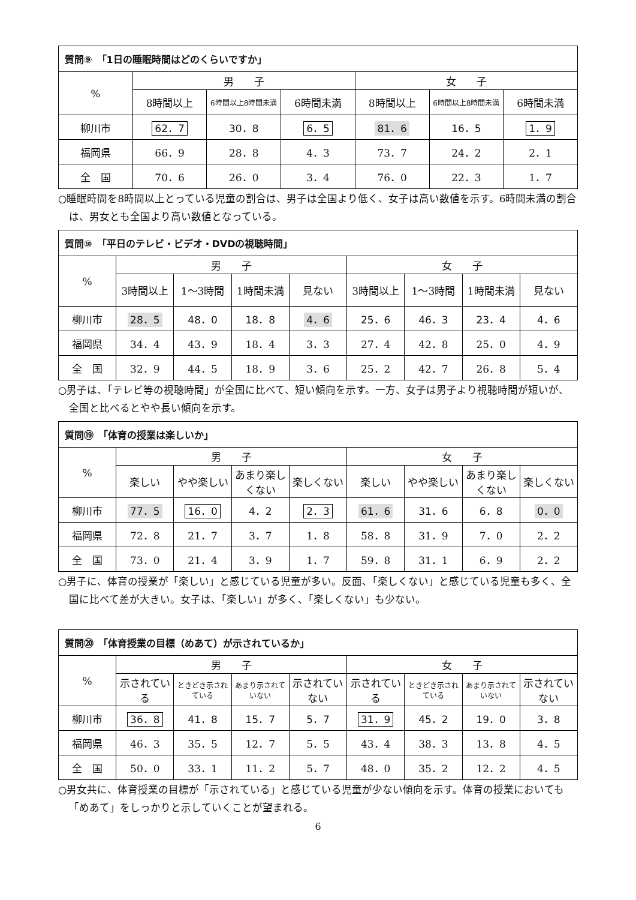| 質問⑨ 「1日の睡眠時間はどのくらいですか」 | | | | | | |
| % | 男 子 | | | 女 子 | | |
| | 8時間以上 | 6時間以上8時間未満 | 6時間未満 | 8時間以上 | 6時間以上8時間未満 | 6時間未満 |
| 柳川市 | 62．7 | 30．8 | 6．5 | 81．6 | 16．5 | 1．9 |
| 福岡県 | 66．9 | 28．8 | 4．3 | 73．7 | 24．2 | 2．1 |
| 全 国 | 70．6 | 26．0 | 3．4 | 76．0 | 22．3 | 1．7 |
○睡眠時間を8時間以上とっている児童の割合は、男子は全国より低く、女子は高い数値を示す。6時間未満の割合は、男女とも全国より高い数値となっている。
| 質問⑩ 「平日のテレビ・ビデオ・DVDの視聴時間」 | | | | | | | | |
| % | 男 子 | | | | 女 子 | | | |
| | 3時間以上 | 1～3時間 | 1時間未満 | 見ない | 3時間以上 | 1～3時間 | 1時間未満 | 見ない |
| 柳川市 | 28．5 | 48．0 | 18．8 | 4．6 | 25．6 | 46．3 | 23．4 | 4．6 |
| 福岡県 | 34．4 | 43．9 | 18．4 | 3．3 | 27．4 | 42．8 | 25．0 | 4．9 |
| 全 国 | 32．9 | 44．5 | 18．9 | 3．6 | 25．2 | 42．7 | 26．8 | 5．4 |
○男子は、「テレビ等の視聴時間」が全国に比べて、短い傾向を示す。一方、女子は男子より視聴時間が短いが、全国と比べるとやや長い傾向を示す。
| 質問⑲ 「体育の授業は楽しいか」 | | | | | | | | |
| % | 男 子 | | | | 女 子 | | | |
| | 楽しい | やや楽しい | あまり楽しくない | 楽しくない | 楽しい | やや楽しい | あまり楽しくない | 楽しくない |
| 柳川市 | 77．5 | 16．0 | 4．2 | 2．3 | 61．6 | 31．6 | 6．8 | 0．0 |
| 福岡県 | 72．8 | 21．7 | 3．7 | 1．8 | 58．8 | 31．9 | 7．0 | 2．2 |
| 全 国 | 73．0 | 21．4 | 3．9 | 1．7 | 59．8 | 31．1 | 6．9 | 2．2 |
○男子に、体育の授業が「楽しい」と感じている児童が多い。反面、「楽しくない」と感じている児童も多く、全国に比べて差が大きい。女子は、「楽しい」が多く、「楽しくない」も少ない。
| 質問⑳ 「体育授業の目標（めあて）が示されているか」 | | | | | | | | |
| % | 男 子 | | | | 女 子 | | | |
| | 示されている | ときどき示されている | あまり示されていない | 示されていない | 示されている | ときどき示されている | あまり示されていない | 示されていない |
| 柳川市 | 36．8 | 41．8 | 15．7 | 5．7 | 31．9 | 45．2 | 19．0 | 3．8 |
| 福岡県 | 46．3 | 35．5 | 12．7 | 5．5 | 43．4 | 38．3 | 13．8 | 4．5 |
| 全 国 | 50．0 | 33．1 | 11．2 | 5．7 | 48．0 | 35．2 | 12．2 | 4．5 |
○男女共に、体育授業の目標が「示されている」と感じている児童が少ない傾向を示す。体育の授業においても「めあて」をしっかりと示していくことが望まれる。
6